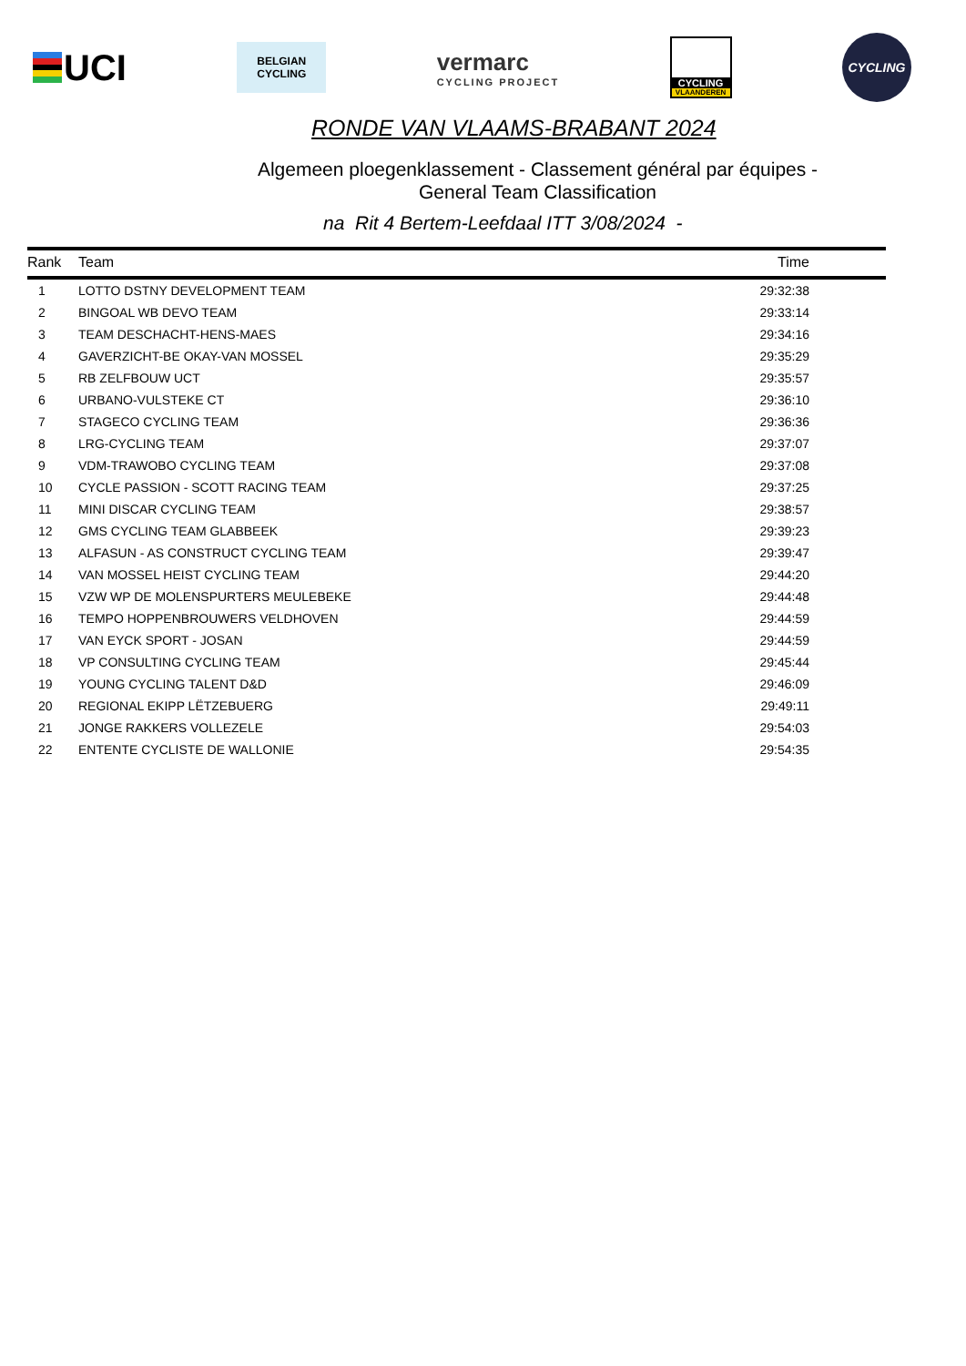UCI
BELGIAN
CYCLING
vermarc
CYCLING PROJECT
CYCLING
VLAANDEREN
CYCLING
RONDE VAN VLAAMS-BRABANT 2024
Algemeen ploegenklassement - Classement général par équipes -
General Team Classification
na Rit 4 Bertem-Leefdaal ITT 3/08/2024 -
| Rank | Team | Time |
| --- | --- | --- |
| 1 | LOTTO DSTNY DEVELOPMENT TEAM | 29:32:38 |
| 2 | BINGOAL WB DEVO TEAM | 29:33:14 |
| 3 | TEAM DESCHACHT-HENS-MAES | 29:34:16 |
| 4 | GAVERZICHT-BE OKAY-VAN MOSSEL | 29:35:29 |
| 5 | RB ZELFBOUW UCT | 29:35:57 |
| 6 | URBANO-VULSTEKE CT | 29:36:10 |
| 7 | STAGECO CYCLING TEAM | 29:36:36 |
| 8 | LRG-CYCLING TEAM | 29:37:07 |
| 9 | VDM-TRAWOBO CYCLING TEAM | 29:37:08 |
| 10 | CYCLE PASSION - SCOTT RACING TEAM | 29:37:25 |
| 11 | MINI DISCAR CYCLING TEAM | 29:38:57 |
| 12 | GMS CYCLING TEAM GLABBEEK | 29:39:23 |
| 13 | ALFASUN - AS CONSTRUCT CYCLING TEAM | 29:39:47 |
| 14 | VAN MOSSEL HEIST CYCLING TEAM | 29:44:20 |
| 15 | VZW WP DE MOLENSPURTERS MEULEBEKE | 29:44:48 |
| 16 | TEMPO HOPPENBROUWERS VELDHOVEN | 29:44:59 |
| 17 | VAN EYCK SPORT - JOSAN | 29:44:59 |
| 18 | VP CONSULTING CYCLING TEAM | 29:45:44 |
| 19 | YOUNG CYCLING TALENT D&D | 29:46:09 |
| 20 | REGIONAL EKIPP LËTZEBUERG | 29:49:11 |
| 21 | JONGE RAKKERS VOLLEZELE | 29:54:03 |
| 22 | ENTENTE CYCLISTE DE WALLONIE | 29:54:35 |